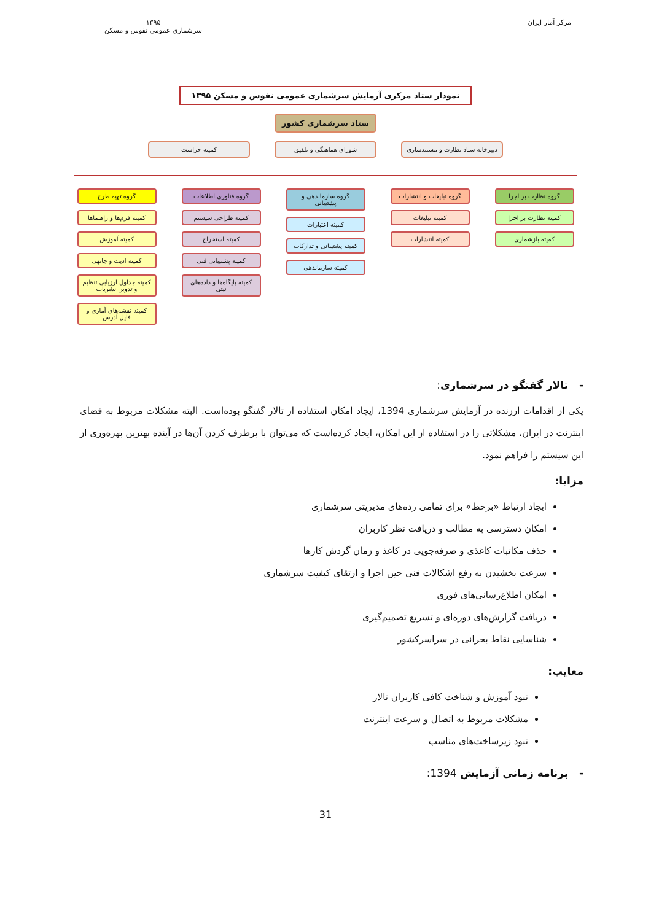مرکز آمار ایران ۱۳۹۵
سرشماری عمومی نفوس و مسکن
نمودار ستاد مرکزی آزمایش سرشماری عمومی نفوس و مسکن ۱۳۹۵
ستاد سرشماری کشور
دبیرخانه ستاد نظارت و مستندسازی
شورای هماهنگی و تلفیق کمیته حراست
گروه نظارت بر اجرا
کمیته نظارت بر اجرا
کمیته بازشماری
گروه تبلیغات و انتشارات
کمیته تبلیغات
کمیته انتشارات
گروه سازماندهی و پشتیبانی
کمیته اعتبارات
کمیته پشتیبانی و تدارکات
کمیته سازماندهی
گروه فناوری اطلاعات
کمیته طراحی سیستم
کمیته استخراج
کمیته پشتیبانی فنی
کمیته پایگاه‌ها و داده‌های نیتی
گروه تهیه طرح
کمیته فرم‌ها و راهنماها
کمیته آموزش
کمیته ادیت و جانهی
کمیته جداول ارزیابی تنظیم و تدوین نشریات
کمیته نقشه‌های آماری و فایل آدرس
- تالار گفتگو در سرشماری:
یکی از اقدامات ارزنده در آزمایش سرشماری 1394، ایجاد امکان استفاده از تالار گفتگو بوده‌است. البته مشکلات مربوط به فضای اینترنت در ایران، مشکلاتی را در استفاده از این امکان، ایجاد کرده‌است که می‌توان با برطرف کردن آن‌ها در آینده بهترین بهره‌وری از این سیستم را فراهم نمود.
مزایا:
ایجاد ارتباط «برخط» برای تمامی رده‌های مدیریتی سرشماری
امکان دسترسی به مطالب و دریافت نظر کاربران
حذف مکاتبات کاغذی و صرفه‌جویی در کاغذ و زمان گردش کارها
سرعت بخشیدن به رفع اشکالات فنی حین اجرا و ارتقای کیفیت سرشماری
امکان اطلاع‌رسانی‌های فوری
دریافت گزارش‌های دوره‌ای و تسریع تصمیم‌گیری
شناسایی نقاط بحرانی در سراسرکشور
معایب:
نبود آموزش و شناخت کافی کاربران تالار
مشکلات مربوط به اتصال و سرعت اینترنت
نبود زیرساخت‌های مناسب
- برنامه زمانی آزمایش 1394:
31